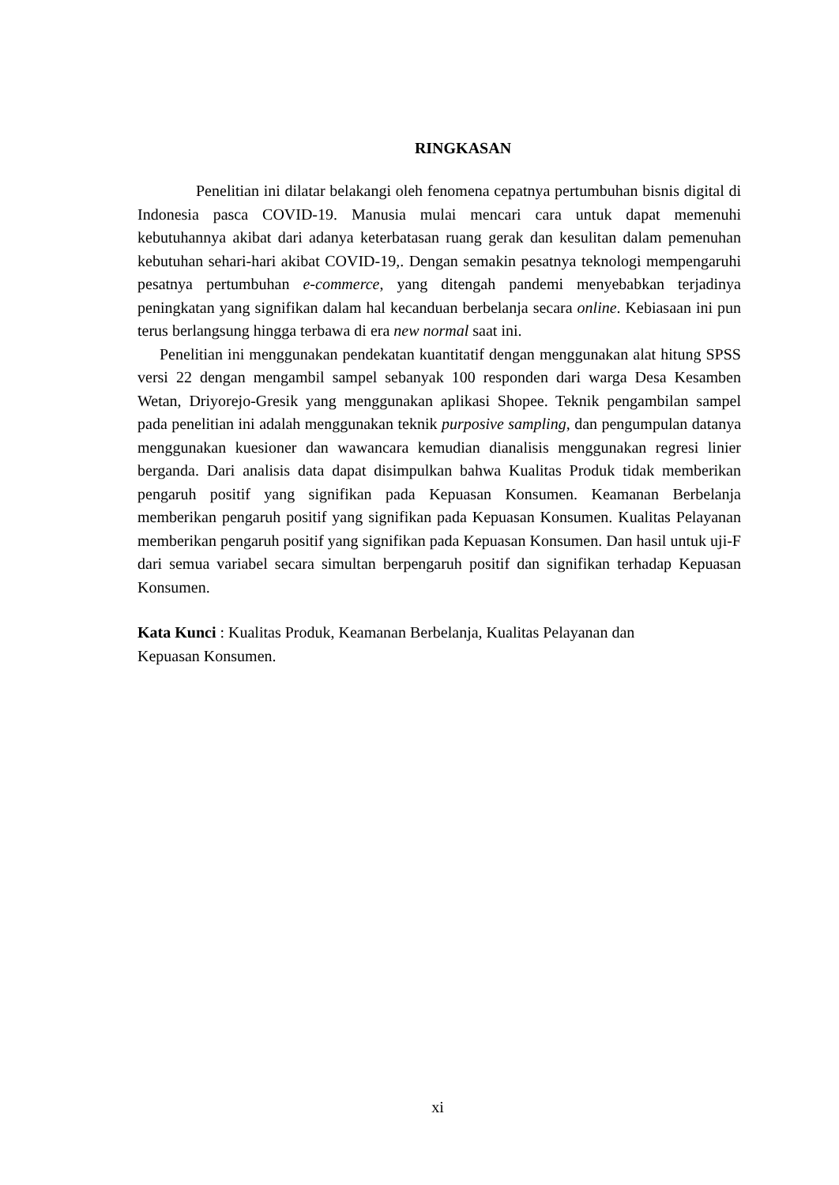RINGKASAN
Penelitian ini dilatar belakangi oleh fenomena cepatnya pertumbuhan bisnis digital di Indonesia pasca COVID-19. Manusia mulai mencari cara untuk dapat memenuhi kebutuhannya akibat dari adanya keterbatasan ruang gerak dan kesulitan dalam pemenuhan kebutuhan sehari-hari akibat COVID-19,. Dengan semakin pesatnya teknologi mempengaruhi pesatnya pertumbuhan e-commerce, yang ditengah pandemi menyebabkan terjadinya peningkatan yang signifikan dalam hal kecanduan berbelanja secara online. Kebiasaan ini pun terus berlangsung hingga terbawa di era new normal saat ini.
Penelitian ini menggunakan pendekatan kuantitatif dengan menggunakan alat hitung SPSS versi 22 dengan mengambil sampel sebanyak 100 responden dari warga Desa Kesamben Wetan, Driyorejo-Gresik yang menggunakan aplikasi Shopee. Teknik pengambilan sampel pada penelitian ini adalah menggunakan teknik purposive sampling, dan pengumpulan datanya menggunakan kuesioner dan wawancara kemudian dianalisis menggunakan regresi linier berganda. Dari analisis data dapat disimpulkan bahwa Kualitas Produk tidak memberikan pengaruh positif yang signifikan pada Kepuasan Konsumen. Keamanan Berbelanja memberikan pengaruh positif yang signifikan pada Kepuasan Konsumen. Kualitas Pelayanan memberikan pengaruh positif yang signifikan pada Kepuasan Konsumen. Dan hasil untuk uji-F dari semua variabel secara simultan berpengaruh positif dan signifikan terhadap Kepuasan Konsumen.
Kata Kunci : Kualitas Produk, Keamanan Berbelanja, Kualitas Pelayanan dan
Kepuasan Konsumen.
xi